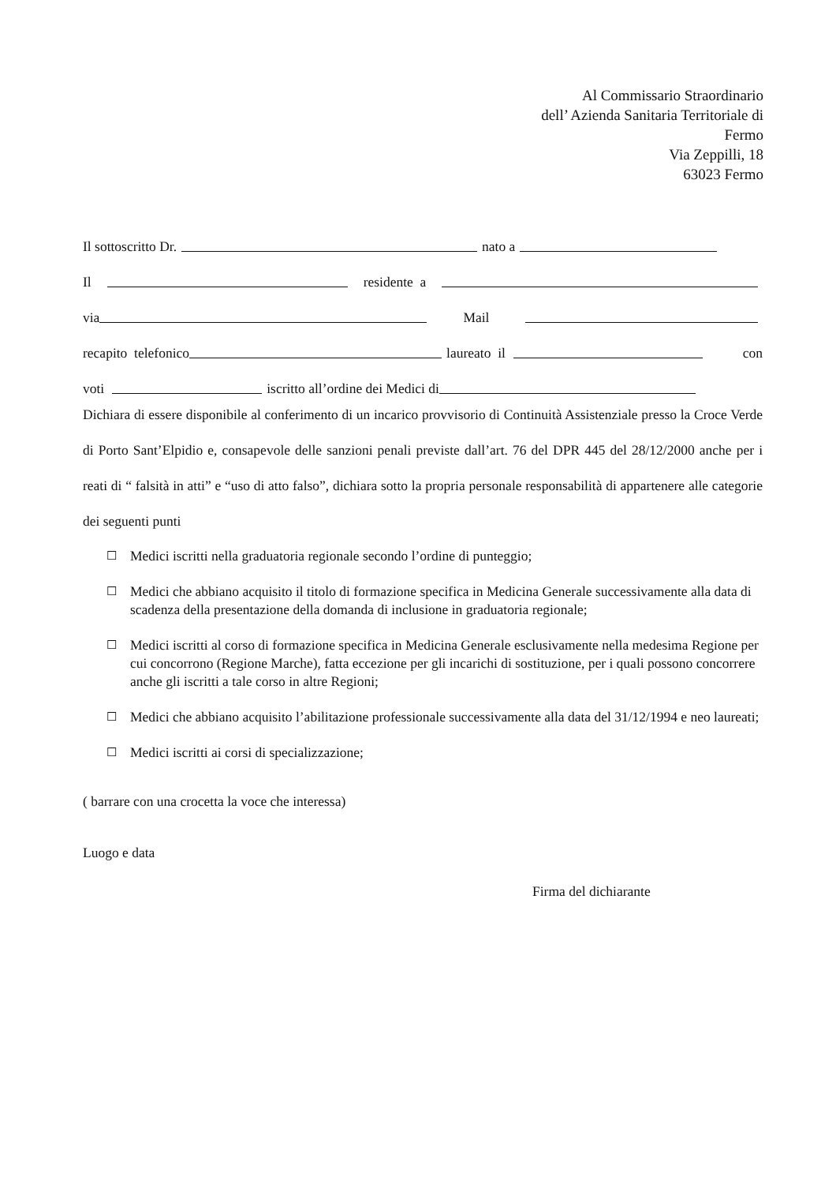Al Commissario Straordinario
dell’ Azienda Sanitaria Territoriale di
Fermo
Via Zeppilli, 18
63023 Fermo
Il sottoscritto Dr. nato a
Il residente a
via Mail
recapito telefonico laureato il con
voti iscritto all’ordine dei Medici di
Dichiara di essere disponibile al conferimento di un incarico provvisorio di Continuità Assistenziale presso la Croce Verde di Porto Sant’Elpidio e, consapevole delle sanzioni penali previste dall’art. 76 del DPR 445 del 28/12/2000 anche per i reati di “ falsità in atti” e “uso di atto falso”, dichiara sotto la propria personale responsabilità di appartenere alle categorie dei seguenti punti
☐ Medici iscritti nella graduatoria regionale secondo l’ordine di punteggio;
☐ Medici che abbiano acquisito il titolo di formazione specifica in Medicina Generale successivamente alla data di scadenza della presentazione della domanda di inclusione in graduatoria regionale;
☐ Medici iscritti al corso di formazione specifica in Medicina Generale esclusivamente nella medesima Regione per cui concorrono (Regione Marche), fatta eccezione per gli incarichi di sostituzione, per i quali possono concorrere anche gli iscritti a tale corso in altre Regioni;
☐ Medici che abbiano acquisito l’abilitazione professionale successivamente alla data del 31/12/1994 e neo laureati;
☐ Medici iscritti ai corsi di specializzazione;
( barrare con una crocetta la voce che interessa)
Luogo e data
Firma del dichiarante